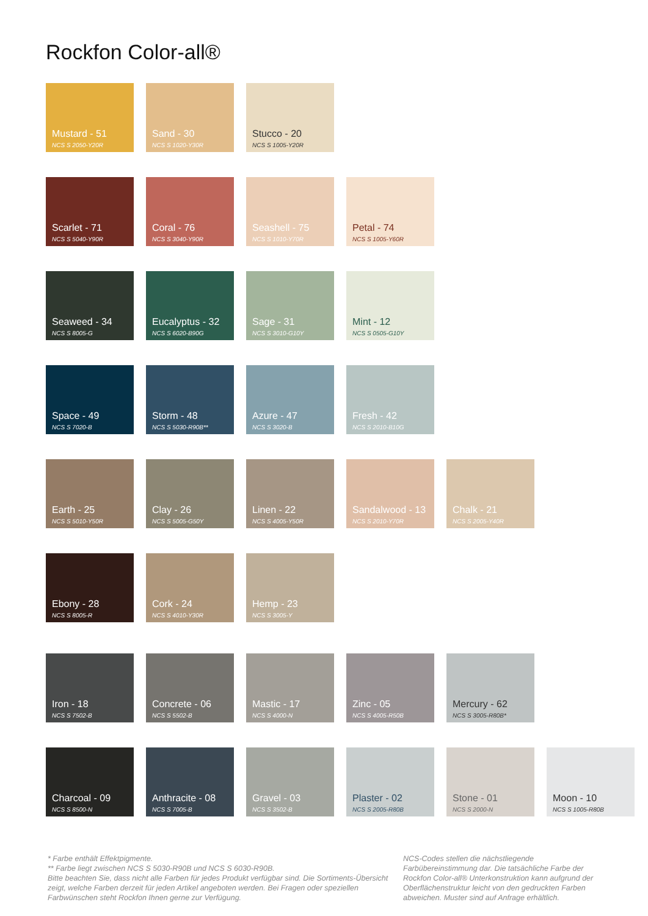Rockfon Color-all®
Mustard - 51
NCS S 2050-Y20R
Sand - 30
NCS S 1020-Y30R
Stucco - 20
NCS S 1005-Y20R
Scarlet - 71
NCS S 5040-Y90R
Coral - 76
NCS S 3040-Y90R
Seashell - 75
NCS S 1010-Y70R
Petal - 74
NCS S 1005-Y60R
Seaweed - 34
NCS S 8005-G
Eucalyptus - 32
NCS S 6020-B90G
Sage - 31
NCS S 3010-G10Y
Mint - 12
NCS S 0505-G10Y
Space - 49
NCS S 7020-B
Storm - 48
NCS S 5030-R90B**
Azure - 47
NCS S 3020-B
Fresh - 42
NCS S 2010-B10G
Earth - 25
NCS S 5010-Y50R
Clay - 26
NCS S 5005-G50Y
Linen - 22
NCS S 4005-Y50R
Sandalwood - 13
NCS S 2010-Y70R
Chalk - 21
NCS S 2005-Y40R
Ebony - 28
NCS S 8005-R
Cork - 24
NCS S 4010-Y30R
Hemp - 23
NCS S 3005-Y
Iron - 18
NCS S 7502-B
Concrete - 06
NCS S 5502-B
Mastic - 17
NCS S 4000-N
Zinc - 05
NCS S 4005-R50B
Mercury - 62
NCS S 3005-R80B*
Charcoal - 09
NCS S 8500-N
Anthracite - 08
NCS S 7005-B
Gravel - 03
NCS S 3502-B
Plaster - 02
NCS S 2005-R80B
Stone - 01
NCS S 2000-N
Moon - 10
NCS S 1005-R80B
* Farbe enthält Effektpigmente.
** Farbe liegt zwischen NCS S 5030-R90B und NCS S 6030-R90B.
Bitte beachten Sie, dass nicht alle Farben für jedes Produkt verfügbar sind. Die Sortiments-Übersicht zeigt, welche Farben derzeit für jeden Artikel angeboten werden. Bei Fragen oder speziellen Farbwünschen steht Rockfon Ihnen gerne zur Verfügung.
NCS-Codes stellen die nächstliegende Farbübereinstimmung dar. Die tatsächliche Farbe der Rockfon Color-all® Unterkonstruktion kann aufgrund der Oberflächenstruktur leicht von den gedruckten Farben abweichen. Muster sind auf Anfrage erhältlich.